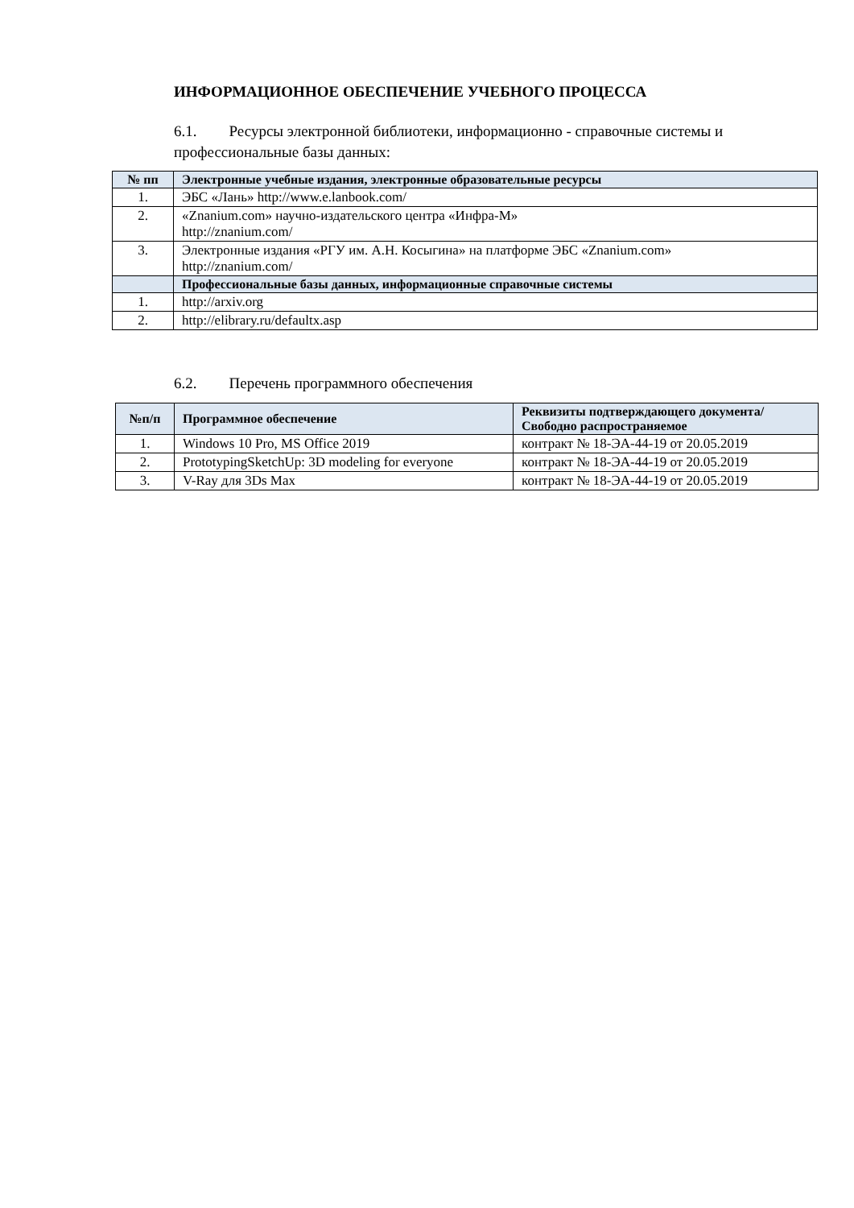ИНФОРМАЦИОННОЕ ОБЕСПЕЧЕНИЕ УЧЕБНОГО ПРОЦЕССА
6.1. Ресурсы электронной библиотеки, информационно - справочные системы и профессиональные базы данных:
| № пп | Электронные учебные издания, электронные образовательные ресурсы |
| --- | --- |
| 1. | ЭБС «Лань» http://www.e.lanbook.com/ |
| 2. | «Znanium.com» научно-издательского центра «Инфра-М» http://znanium.com/ |
| 3. | Электронные издания «РГУ им. А.Н. Косыгина» на платформе ЭБС «Znanium.com» http://znanium.com/ |
| | Профессиональные базы данных, информационные справочные системы |
| 1. | http://arxiv.org |
| 2. | http://elibrary.ru/defaultx.asp |
6.2. Перечень программного обеспечения
| №п/п | Программное обеспечение | Реквизиты подтверждающего документа/ Свободно распространяемое |
| --- | --- | --- |
| 1. | Windows 10 Pro, MS Office 2019 | контракт № 18-ЭА-44-19 от 20.05.2019 |
| 2. | PrototypingSketchUp: 3D modeling for everyone | контракт № 18-ЭА-44-19 от 20.05.2019 |
| 3. | V-Ray для 3Ds Max | контракт № 18-ЭА-44-19 от 20.05.2019 |